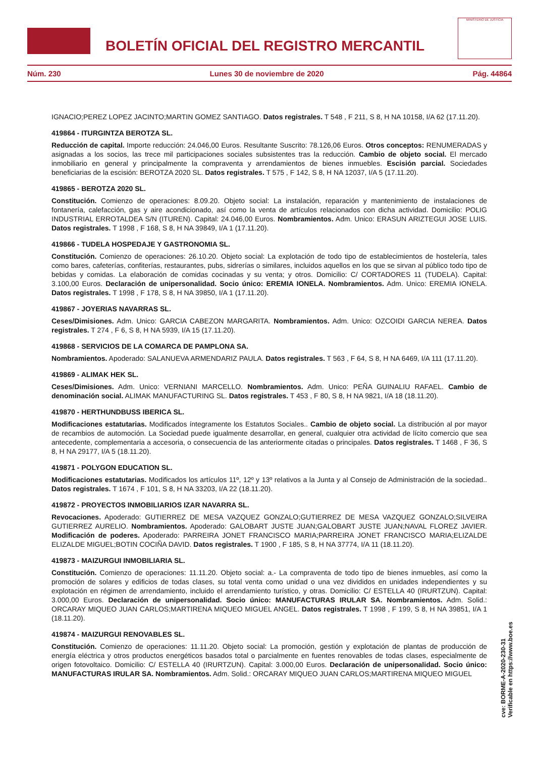BOLETÍN OFICIAL DEL REGISTRO MERCANTIL
MINISTERIO DE JUSTICIA
Núm. 230 Lunes 30 de noviembre de 2020 Pág. 44864
IGNACIO;PEREZ LOPEZ JACINTO;MARTIN GOMEZ SANTIAGO. Datos registrales. T 548 , F 211, S 8, H NA 10158, I/A 62 (17.11.20).
419864 - ITURGINTZA BEROTZA SL.
Reducción de capital. Importe reducción: 24.046,00 Euros. Resultante Suscrito: 78.126,06 Euros. Otros conceptos: RENUMERADAS y asignadas a los socios, las trece mil participaciones sociales subsistentes tras la reducción. Cambio de objeto social. El mercado inmobiliario en general y principalmente la compraventa y arrendamientos de bienes inmuebles. Escisión parcial. Sociedades beneficiarias de la escisión: BEROTZA 2020 SL. Datos registrales. T 575 , F 142, S 8, H NA 12037, I/A 5 (17.11.20).
419865 - BEROTZA 2020 SL.
Constitución. Comienzo de operaciones: 8.09.20. Objeto social: La instalación, reparación y mantenimiento de instalaciones de fontanería, calefacción, gas y aire acondicionado, así como la venta de artículos relacionados con dicha actividad. Domicilio: POLIG INDUSTRIAL ERROTALDEA S/N (ITUREN). Capital: 24.046,00 Euros. Nombramientos. Adm. Unico: ERASUN ARIZTEGUI JOSE LUIS. Datos registrales. T 1998 , F 168, S 8, H NA 39849, I/A 1 (17.11.20).
419866 - TUDELA HOSPEDAJE Y GASTRONOMIA SL.
Constitución. Comienzo de operaciones: 26.10.20. Objeto social: La explotación de todo tipo de establecimientos de hostelería, tales como bares, cafeterías, confiterías, restaurantes, pubs, sidrerías o similares, incluidos aquellos en los que se sirvan al público todo tipo de bebidas y comidas. La elaboración de comidas cocinadas y su venta; y otros. Domicilio: C/ CORTADORES 11 (TUDELA). Capital: 3.100,00 Euros. Declaración de unipersonalidad. Socio único: EREMIA IONELA. Nombramientos. Adm. Unico: EREMIA IONELA. Datos registrales. T 1998 , F 178, S 8, H NA 39850, I/A 1 (17.11.20).
419867 - JOYERIAS NAVARRAS SL.
Ceses/Dimisiones. Adm. Unico: GARCIA CABEZON MARGARITA. Nombramientos. Adm. Unico: OZCOIDI GARCIA NEREA. Datos registrales. T 274 , F 6, S 8, H NA 5939, I/A 15 (17.11.20).
419868 - SERVICIOS DE LA COMARCA DE PAMPLONA SA.
Nombramientos. Apoderado: SALANUEVA ARMENDARIZ PAULA. Datos registrales. T 563 , F 64, S 8, H NA 6469, I/A 111 (17.11.20).
419869 - ALIMAK HEK SL.
Ceses/Dimisiones. Adm. Unico: VERNIANI MARCELLO. Nombramientos. Adm. Unico: PEÑA GUINALIU RAFAEL. Cambio de denominación social. ALIMAK MANUFACTURING SL. Datos registrales. T 453 , F 80, S 8, H NA 9821, I/A 18 (18.11.20).
419870 - HERTHUNDBUSS IBERICA SL.
Modificaciones estatutarias. Modificados íntegramente los Estatutos Sociales.. Cambio de objeto social. La distribución al por mayor de recambios de automoción. La Sociedad puede igualmente desarrollar, en general, cualquier otra actividad de lícito comercio que sea antecedente, complementaria a accesoria, o consecuencia de las anteriormente citadas o principales. Datos registrales. T 1468 , F 36, S 8, H NA 29177, I/A 5 (18.11.20).
419871 - POLYGON EDUCATION SL.
Modificaciones estatutarias. Modificados los artículos 11º, 12º y 13º relativos a la Junta y al Consejo de Administración de la sociedad.. Datos registrales. T 1674 , F 101, S 8, H NA 33203, I/A 22 (18.11.20).
419872 - PROYECTOS INMOBILIARIOS IZAR NAVARRA SL.
Revocaciones. Apoderado: GUTIERREZ DE MESA VAZQUEZ GONZALO;GUTIERREZ DE MESA VAZQUEZ GONZALO;SILVEIRA GUTIERREZ AURELIO. Nombramientos. Apoderado: GALOBART JUSTE JUAN;GALOBART JUSTE JUAN;NAVAL FLOREZ JAVIER. Modificación de poderes. Apoderado: PARREIRA JONET FRANCISCO MARIA;PARREIRA JONET FRANCISCO MARIA;ELIZALDE ELIZALDE MIGUEL;BOTIN COCIÑA DAVID. Datos registrales. T 1900 , F 185, S 8, H NA 37774, I/A 11 (18.11.20).
419873 - MAIZURGUI INMOBILIARIA SL.
Constitución. Comienzo de operaciones: 11.11.20. Objeto social: a.- La compraventa de todo tipo de bienes inmuebles, así como la promoción de solares y edificios de todas clases, su total venta como unidad o una vez divididos en unidades independientes y su explotación en régimen de arrendamiento, incluido el arrendamiento turístico, y otras. Domicilio: C/ ESTELLA 40 (IRURTZUN). Capital: 3.000,00 Euros. Declaración de unipersonalidad. Socio único: MANUFACTURAS IRULAR SA. Nombramientos. Adm. Solid.: ORCARAY MIQUEO JUAN CARLOS;MARTIRENA MIQUEO MIGUEL ANGEL. Datos registrales. T 1998 , F 199, S 8, H NA 39851, I/A 1 (18.11.20).
419874 - MAIZURGUI RENOVABLES SL.
Constitución. Comienzo de operaciones: 11.11.20. Objeto social: La promoción, gestión y explotación de plantas de producción de energía eléctrica y otros productos energéticos basados total o parcialmente en fuentes renovables de todas clases, especialmente de origen fotovoltaico. Domicilio: C/ ESTELLA 40 (IRURTZUN). Capital: 3.000,00 Euros. Declaración de unipersonalidad. Socio único: MANUFACTURAS IRULAR SA. Nombramientos. Adm. Solid.: ORCARAY MIQUEO JUAN CARLOS;MARTIRENA MIQUEO MIGUEL
cve: BORME-A-2020-230-31
Verificable en https://www.boe.es